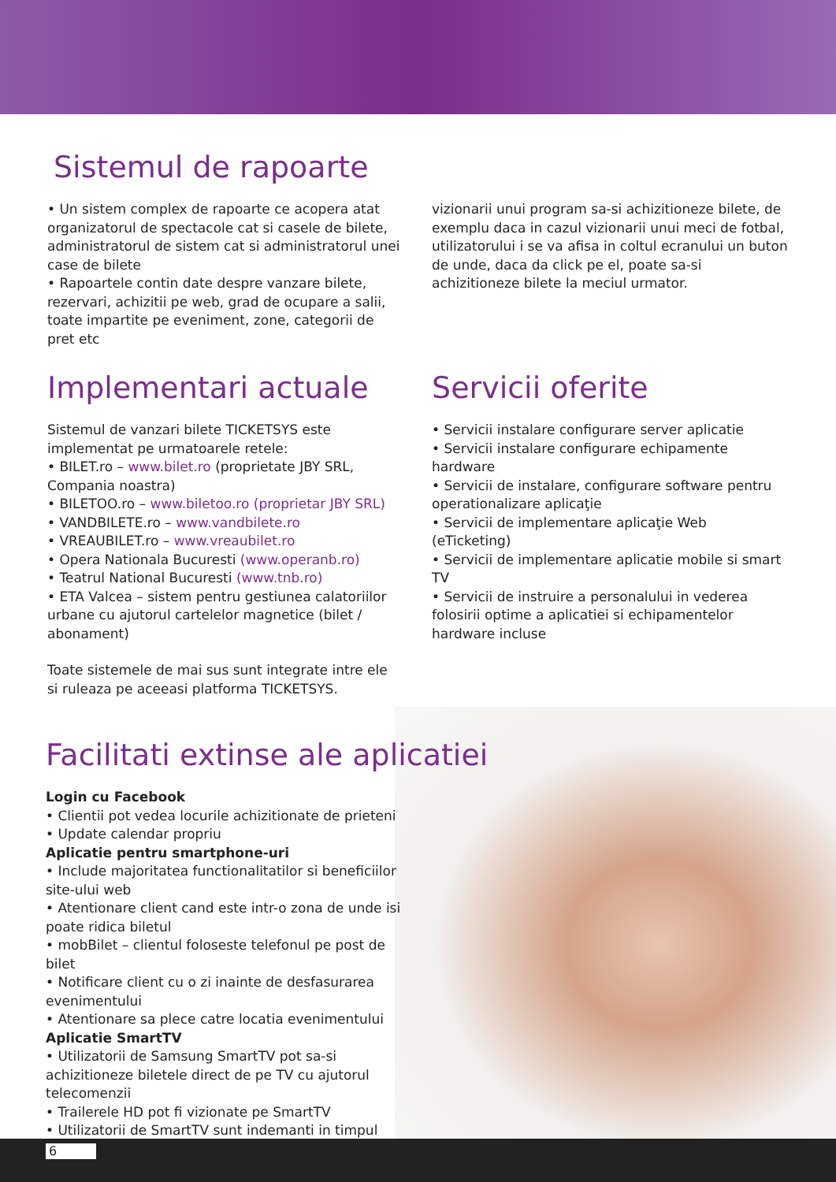Sistemul de rapoarte
• Un sistem complex de rapoarte ce acopera atat organizatorul de spectacole cat si casele de bilete, administratorul de sistem cat si administratorul unei case de bilete
• Rapoartele contin date despre vanzare bilete, rezervari, achizitii pe web, grad de ocupare a salii, toate impartite pe eveniment, zone, categorii de pret etc
vizionarii unui program sa-si achizitioneze bilete, de exemplu daca in cazul vizionarii unui meci de fotbal, utilizatorului i se va afisa in coltul ecranului un buton de unde, daca da click pe el, poate sa-si achizitioneze bilete la meciul urmator.
Implementari actuale
Sistemul de vanzari bilete TICKETSYS este implementat pe urmatoarele retele:
• BILET.ro – www.bilet.ro (proprietate JBY SRL, Compania noastra)
• BILETOO.ro – www.biletoo.ro (proprietar JBY SRL)
• VANDBILETE.ro – www.vandbilete.ro
• VREAUBILET.ro – www.vreaubilet.ro
• Opera Nationala Bucuresti (www.operanb.ro)
• Teatrul National Bucuresti (www.tnb.ro)
• ETA Valcea – sistem pentru gestiunea calatoriilor urbane cu ajutorul cartelelor magnetice (bilet / abonament)
Toate sistemele de mai sus sunt integrate intre ele si ruleaza pe aceeasi platforma TICKETSYS.
Servicii oferite
• Servicii instalare configurare server aplicatie
• Servicii instalare configurare echipamente hardware
• Servicii de instalare, configurare software pentru operationalizare aplicaţie
• Servicii de implementare aplicaţie Web (eTicketing)
• Servicii de implementare aplicatie mobile si smart TV
• Servicii de instruire a personalului in vederea folosirii optime a aplicatiei si echipamentelor hardware incluse
Facilitati extinse ale aplicatiei
Login cu Facebook
• Clientii pot vedea locurile achizitionate de prieteni
• Update calendar propriu
Aplicatie pentru smartphone-uri
• Include majoritatea functionalitatilor si beneficiilor site-ului web
• Atentionare client cand este intr-o zona de unde isi poate ridica biletul
• mobBilet – clientul foloseste telefonul pe post de bilet
• Notificare client cu o zi inainte de desfasurarea evenimentului
• Atentionare sa plece catre locatia evenimentului
Aplicatie SmartTV
• Utilizatorii de Samsung SmartTV pot sa-si achizitioneze biletele direct de pe TV cu ajutorul telecomenzii
• Trailerele HD pot fi vizionate pe SmartTV
• Utilizatorii de SmartTV sunt indemanti in timpul
6